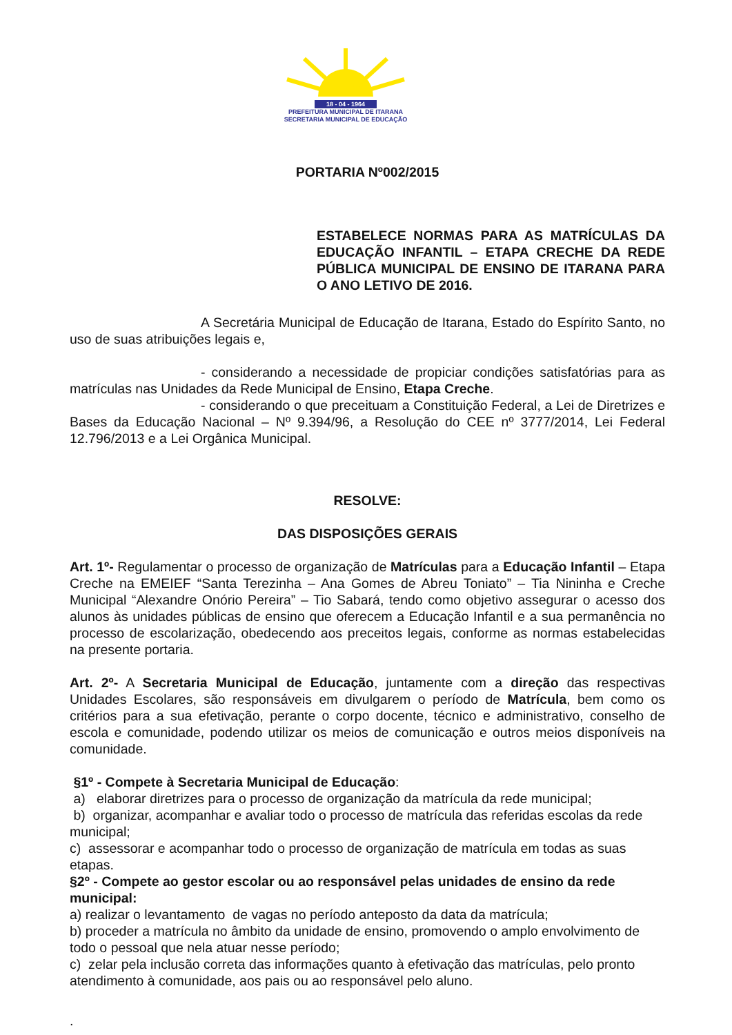18 - 04 - 1964
PREFEITURA MUNICIPAL DE ITARANA
SECRETARIA MUNICIPAL DE EDUCAÇÃO
PORTARIA Nº002/2015
ESTABELECE NORMAS PARA AS MATRÍCULAS DA EDUCAÇÃO INFANTIL – ETAPA CRECHE DA REDE PÚBLICA MUNICIPAL DE ENSINO DE ITARANA PARA O ANO LETIVO DE 2016.
A Secretária Municipal de Educação de Itarana, Estado do Espírito Santo, no uso de suas atribuições legais e,
- considerando a necessidade de propiciar condições satisfatórias para as matrículas nas Unidades da Rede Municipal de Ensino, Etapa Creche.
- considerando o que preceituam a Constituição Federal, a Lei de Diretrizes e Bases da Educação Nacional – Nº 9.394/96, a Resolução do CEE nº 3777/2014, Lei Federal 12.796/2013 e a Lei Orgânica Municipal.
RESOLVE:
DAS DISPOSIÇÕES GERAIS
Art. 1º- Regulamentar o processo de organização de Matrículas para a Educação Infantil – Etapa Creche na EMEIEF “Santa Terezinha – Ana Gomes de Abreu Toniato” – Tia Nininha e Creche Municipal “Alexandre Onório Pereira” – Tio Sabará, tendo como objetivo assegurar o acesso dos alunos às unidades públicas de ensino que oferecem a Educação Infantil e a sua permanência no processo de escolarização, obedecendo aos preceitos legais, conforme as normas estabelecidas na presente portaria.
Art. 2º- A Secretaria Municipal de Educação, juntamente com a direção das respectivas Unidades Escolares, são responsáveis em divulgarem o período de Matrícula, bem como os critérios para a sua efetivação, perante o corpo docente, técnico e administrativo, conselho de escola e comunidade, podendo utilizar os meios de comunicação e outros meios disponíveis na comunidade.
§1º - Compete à Secretaria Municipal de Educação:
a) elaborar diretrizes para o processo de organização da matrícula da rede municipal;
b) organizar, acompanhar e avaliar todo o processo de matrícula das referidas escolas da rede municipal;
c) assessorar e acompanhar todo o processo de organização de matrícula em todas as suas etapas.
§2º - Compete ao gestor escolar ou ao responsável pelas unidades de ensino da rede municipal:
a) realizar o levantamento de vagas no período anteposto da data da matrícula;
b) proceder a matrícula no âmbito da unidade de ensino, promovendo o amplo envolvimento de todo o pessoal que nela atuar nesse período;
c) zelar pela inclusão correta das informações quanto à efetivação das matrículas, pelo pronto atendimento à comunidade, aos pais ou ao responsável pelo aluno.
.